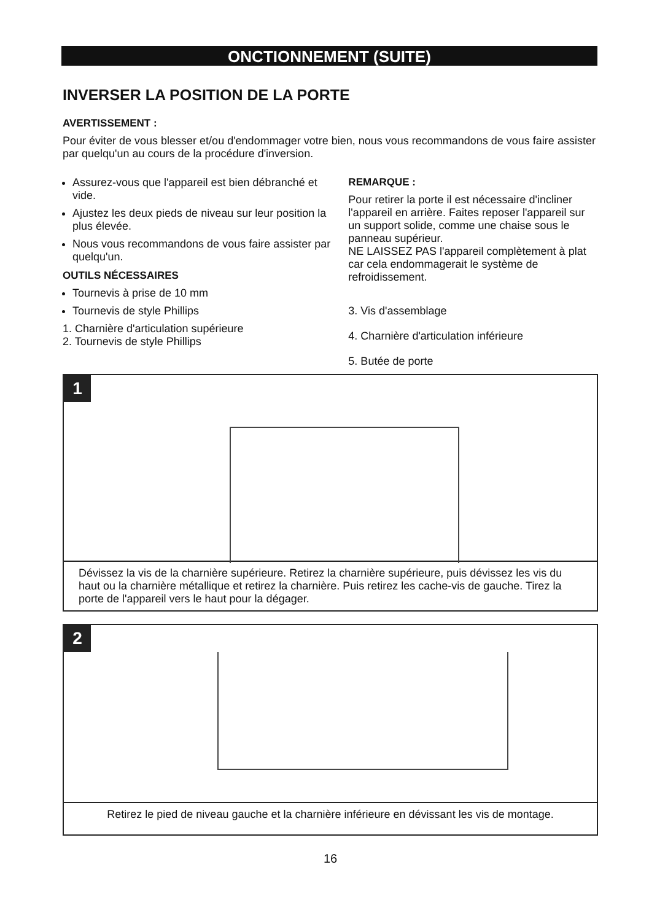ONCTIONNEMENT (SUITE)
INVERSER LA POSITION DE LA PORTE
AVERTISSEMENT :
Pour éviter de vous blesser et/ou d'endommager votre bien, nous vous recommandons de vous faire assister par quelqu'un au cours de la procédure d'inversion.
Assurez-vous que l'appareil est bien débranché et vide.
Ajustez les deux pieds de niveau sur leur position la plus élevée.
Nous vous recommandons de vous faire assister par quelqu'un.
OUTILS NÉCESSAIRES
Tournevis à prise de 10 mm
Tournevis de style Phillips
1. Charnière d'articulation supérieure
2. Tournevis de style Phillips
REMARQUE :
Pour retirer la porte il est nécessaire d'incliner l'appareil en arrière. Faites reposer l'appareil sur un support solide, comme une chaise sous le panneau supérieur.
NE LAISSEZ PAS l'appareil complètement à plat car cela endommagerait le système de refroidissement.
3. Vis d'assemblage
4. Charnière d'articulation inférieure
5. Butée de porte
1
Dévissez la vis de la charnière supérieure. Retirez la charnière supérieure, puis dévissez les vis du haut ou la charnière métallique et retirez la charnière. Puis retirez les cache-vis de gauche. Tirez la porte de l'appareil vers le haut pour la dégager.
2
Retirez le pied de niveau gauche et la charnière inférieure en dévissant les vis de montage.
16